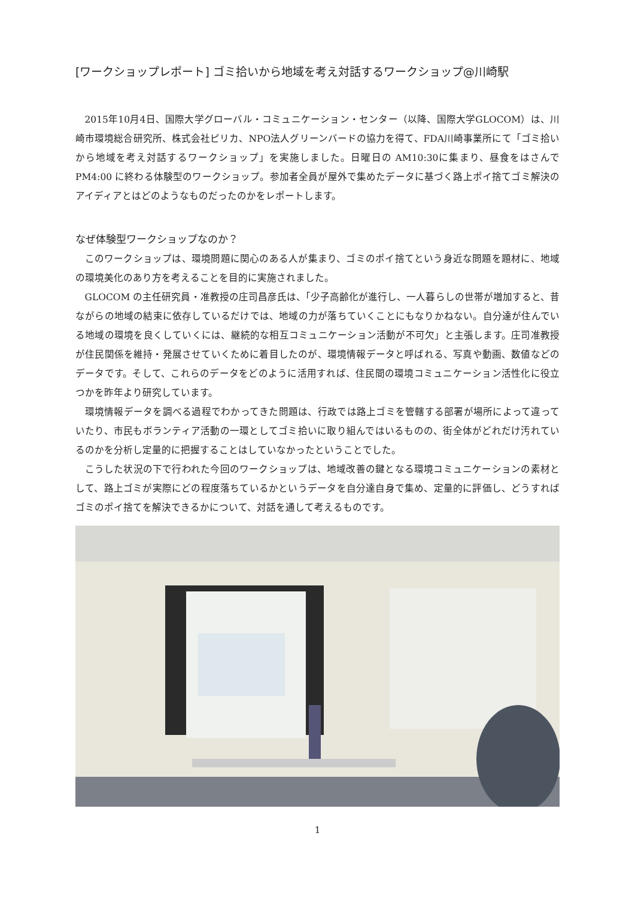[ワークショップレポート] ゴミ拾いから地域を考え対話するワークショップ@川崎駅
2015年10月4日、国際大学グローバル・コミュニケーション・センター（以降、国際大学GLOCOM）は、川崎市環境総合研究所、株式会社ピリカ、NPO法人グリーンバードの協力を得て、FDA川崎事業所にて「ゴミ拾いから地域を考え対話するワークショップ」を実施しました。日曜日の AM10:30に集まり、昼食をはさんで PM4:00 に終わる体験型のワークショップ。参加者全員が屋外で集めたデータに基づく路上ポイ捨てゴミ解決のアイディアとはどのようなものだったのかをレポートします。
なぜ体験型ワークショップなのか？
このワークショップは、環境問題に関心のある人が集まり、ゴミのポイ捨てという身近な問題を題材に、地域の環境美化のあり方を考えることを目的に実施されました。
GLOCOM の主任研究員・准教授の庄司昌彦氏は、「少子高齢化が進行し、一人暮らしの世帯が増加すると、昔ながらの地域の結束に依存しているだけでは、地域の力が落ちていくことにもなりかねない。自分達が住んでいる地域の環境を良くしていくには、継続的な相互コミュニケーション活動が不可欠」と主張します。庄司准教授が住民関係を維持・発展させていくために着目したのが、環境情報データと呼ばれる、写真や動画、数値などのデータです。そして、これらのデータをどのように活用すれば、住民間の環境コミュニケーション活性化に役立つかを昨年より研究しています。
環境情報データを調べる過程でわかってきた問題は、行政では路上ゴミを管轄する部署が場所によって違っていたり、市民もボランティア活動の一環としてゴミ拾いに取り組んではいるものの、街全体がどれだけ汚れているのかを分析し定量的に把握することはしていなかったということでした。
こうした状況の下で行われた今回のワークショップは、地域改善の鍵となる環境コミュニケーションの素材として、路上ゴミが実際にどの程度落ちているかというデータを自分達自身で集め、定量的に評価し、どうすればゴミのポイ捨てを解決できるかについて、対話を通して考えるものです。
1